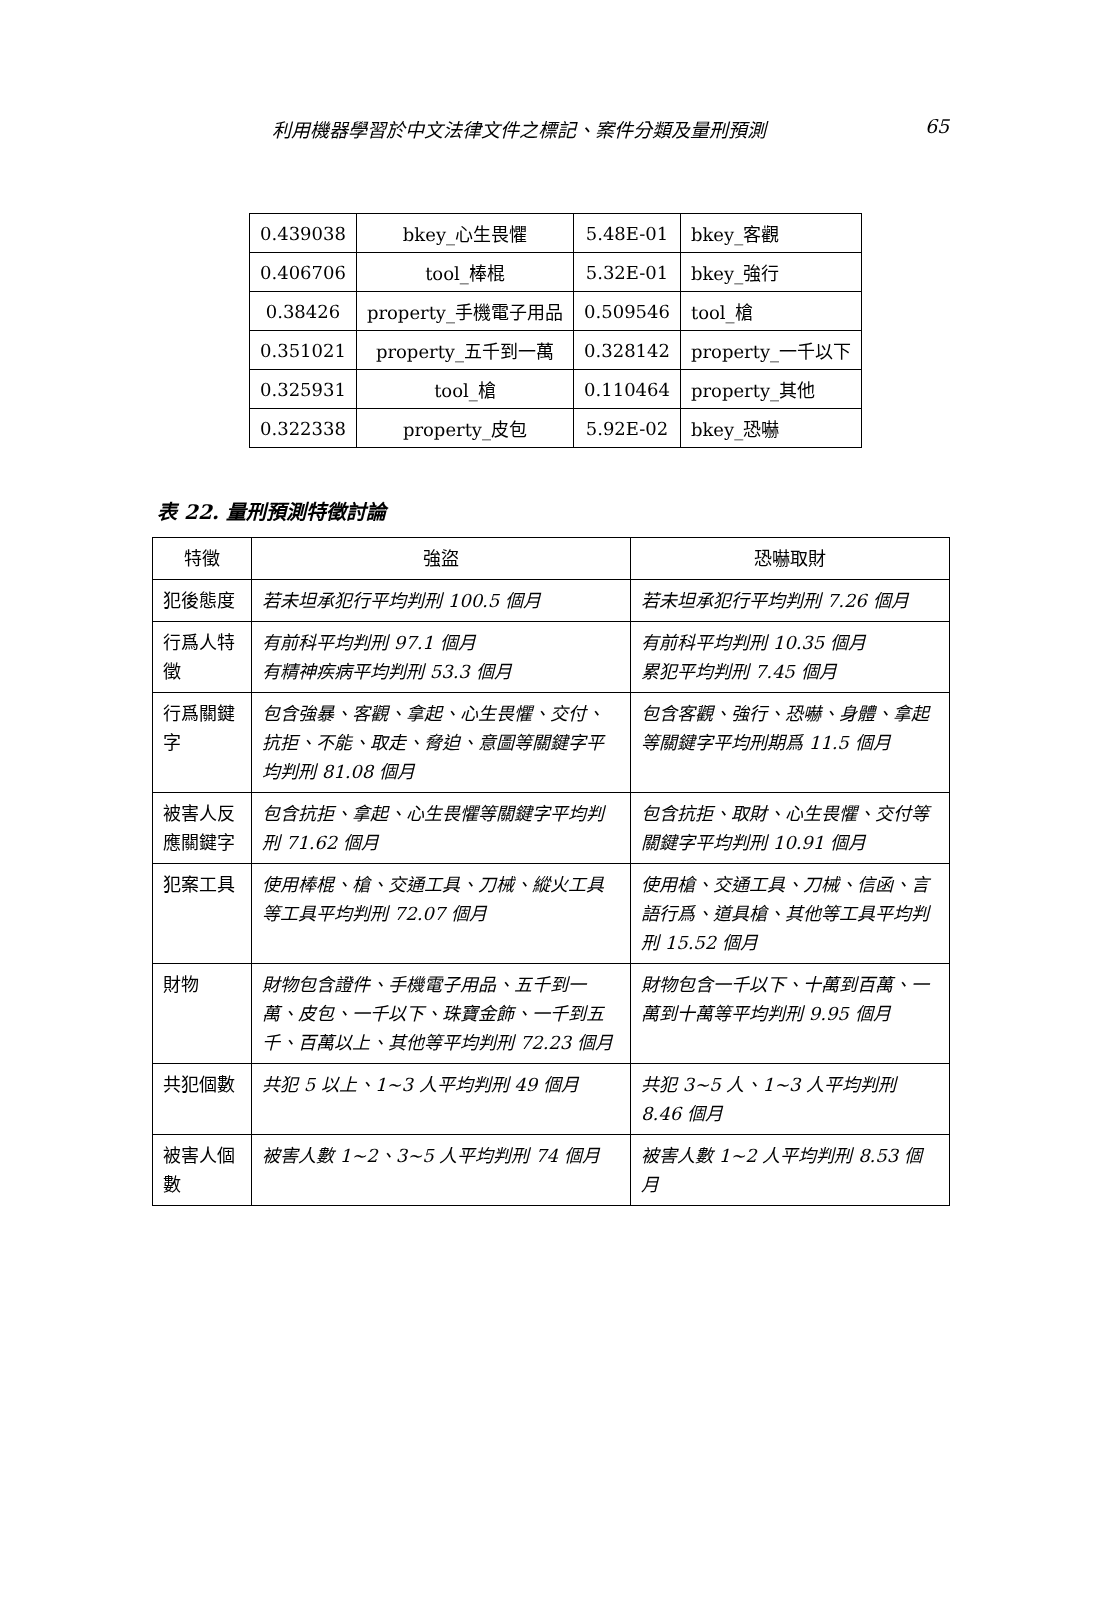利用機器學習於中文法律文件之標記、案件分類及量刑預測 65
| 0.439038 | bkey_心生畏懼 | 5.48E-01 | bkey_客觀 |
| 0.406706 | tool_棒棍 | 5.32E-01 | bkey_強行 |
| 0.38426 | property_手機電子用品 | 0.509546 | tool_槍 |
| 0.351021 | property_五千到一萬 | 0.328142 | property_一千以下 |
| 0.325931 | tool_槍 | 0.110464 | property_其他 |
| 0.322338 | property_皮包 | 5.92E-02 | bkey_恐嚇 |
表 22. 量刑預測特徵討論
| 特徵 | 強盜 | 恐嚇取財 |
| --- | --- | --- |
| 犯後態度 | 若未坦承犯行平均判刑 100.5 個月 | 若未坦承犯行平均判刑 7.26 個月 |
| 行爲人特徵 | 有前科平均判刑 97.1 個月 有精神疾病平均判刑 53.3 個月 | 有前科平均判刑 10.35 個月 累犯平均判刑 7.45 個月 |
| 行爲關鍵字 | 包含強暴、客觀、拿起、心生畏懼、交付、抗拒、不能、取走、脅迫、意圖等關鍵字平均判刑 81.08 個月 | 包含客觀、強行、恐嚇、身體、拿起等關鍵字平均刑期爲 11.5 個月 |
| 被害人反應關鍵字 | 包含抗拒、拿起、心生畏懼等關鍵字平均判刑 71.62 個月 | 包含抗拒、取財、心生畏懼、交付等關鍵字平均判刑 10.91 個月 |
| 犯案工具 | 使用棒棍、槍、交通工具、刀械、縱火工具等工具平均判刑 72.07 個月 | 使用槍、交通工具、刀械、信函、言語行爲、道具槍、其他等工具平均判刑 15.52 個月 |
| 財物 | 財物包含證件、手機電子用品、五千到一萬、皮包、一千以下、珠寶金飾、一千到五千、百萬以上、其他等平均判刑 72.23 個月 | 財物包含一千以下、十萬到百萬、一萬到十萬等平均判刑 9.95 個月 |
| 共犯個數 | 共犯 5 以上、1~3 人平均判刑 49 個月 | 共犯 3~5 人、1~3 人平均判刑 8.46 個月 |
| 被害人個數 | 被害人數 1~2、3~5 人平均判刑 74 個月 | 被害人數 1~2 人平均判刑 8.53 個月 |